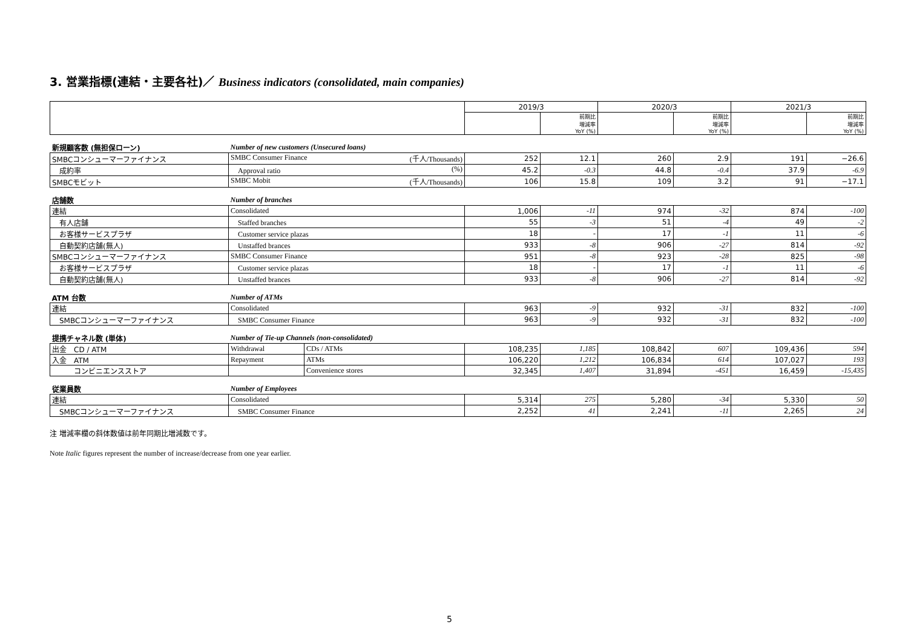3. 営業指標(連結・主要各社)／ Business indicators (consolidated, main companies)
| | | | 2019/3 | | 2020/3 | | 2021/3 | |
| | | | | 前期比 増減率 YoY (%) | | 前期比 増減率 YoY (%) | | 前期比 増減率 YoY (%) |
| 新規顧客数 (無担保ローン) | Number of new customers (Unsecured loans) | | | | | | | |
| SMBCコンシューマーファイナンス | SMBC Consumer Finance (千人/Thousands) | | 252 | 12.1 | 260 | 2.9 | 191 | −26.6 |
| 成約率 | Approval ratio (%) | | 45.2 | -0.3 | 44.8 | -0.4 | 37.9 | -6.9 |
| SMBCモビット | SMBC Mobit (千人/Thousands) | | 106 | 15.8 | 109 | 3.2 | 91 | −17.1 |
| 店舗数 | Number of branches | | | | | | | |
| 連結 | Consolidated | | 1,006 | -11 | 974 | -32 | 874 | -100 |
| 有人店舗 | Staffed branches | | 55 | -3 | 51 | -4 | 49 | -2 |
| お客様サービスプラザ | Customer service plazas | | 18 | - | 17 | -1 | 11 | -6 |
| 自動契約店舗(無人) | Unstaffed brances | | 933 | -8 | 906 | -27 | 814 | -92 |
| SMBCコンシューマーファイナンス | SMBC Consumer Finance | | 951 | -8 | 923 | -28 | 825 | -98 |
| お客様サービスプラザ | Customer service plazas | | 18 | - | 17 | -1 | 11 | -6 |
| 自動契約店舗(無人) | Unstaffed brances | | 933 | -8 | 906 | -27 | 814 | -92 |
| ATM 台数 | Number of ATMs | | | | | | | |
| 連結 | Consolidated | | 963 | -9 | 932 | -31 | 832 | -100 |
| SMBCコンシューマーファイナンス | SMBC Consumer Finance | | 963 | -9 | 932 | -31 | 832 | -100 |
| 提携チャネル数 (単体) | Number of Tie-up Channels (non-consolidated) | | | | | | | |
| 出金 CD / ATM | Withdrawal | CDs / ATMs | 108,235 | 1,185 | 108,842 | 607 | 109,436 | 594 |
| 入金 ATM | Repayment | ATMs | 106,220 | 1,212 | 106,834 | 614 | 107,027 | 193 |
| コンビニエンスストア | | Convenience stores | 32,345 | 1,407 | 31,894 | -451 | 16,459 | -15,435 |
| 従業員数 | Number of Employees | | | | | | | |
| 連結 | Consolidated | | 5,314 | 275 | 5,280 | -34 | 5,330 | 50 |
| SMBCコンシューマーファイナンス | SMBC Consumer Finance | | 2,252 | 41 | 2,241 | -11 | 2,265 | 24 |
注 増減率欄の斜体数値は前年同期比増減数です。
Note Italic figures represent the number of increase/decrease from one year earlier.
5